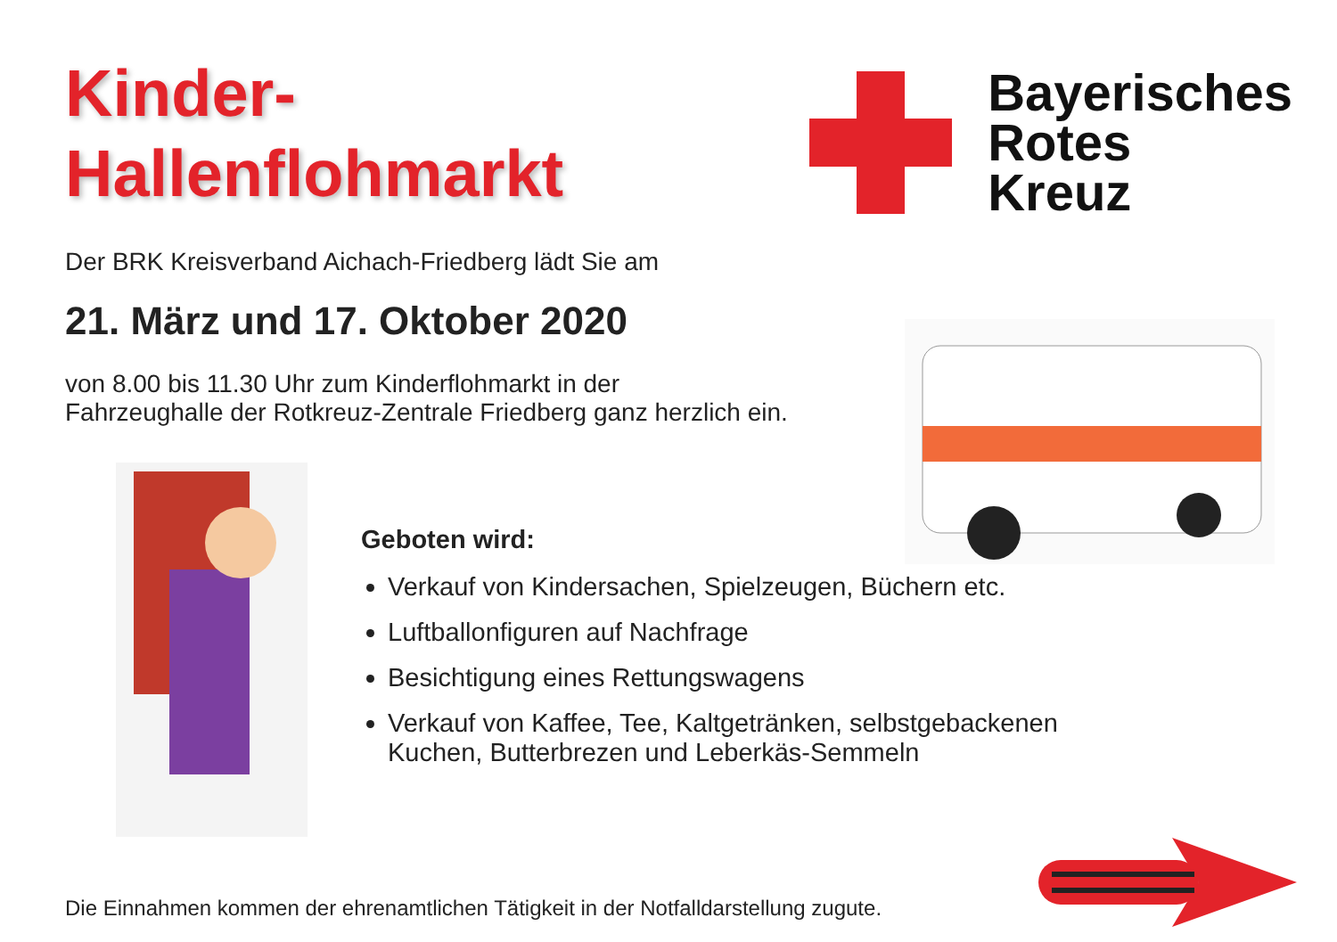Kinder-
Hallenflohmarkt
Bayerisches
Rotes
Kreuz
Der BRK Kreisverband Aichach-Friedberg lädt Sie am
21. März und 17. Oktober 2020
von 8.00 bis 11.30 Uhr zum Kinderflohmarkt in der
Fahrzeughalle der Rotkreuz-Zentrale Friedberg ganz herzlich ein.
Geboten wird:
Verkauf von Kindersachen, Spielzeugen, Büchern etc.
Luftballonfiguren auf Nachfrage
Besichtigung eines Rettungswagens
Verkauf von Kaffee, Tee, Kaltgetränken, selbstgebackenen
Kuchen, Butterbrezen und Leberkäs-Semmeln
Die Einnahmen kommen der ehrenamtlichen Tätigkeit in der Notfalldarstellung zugute.